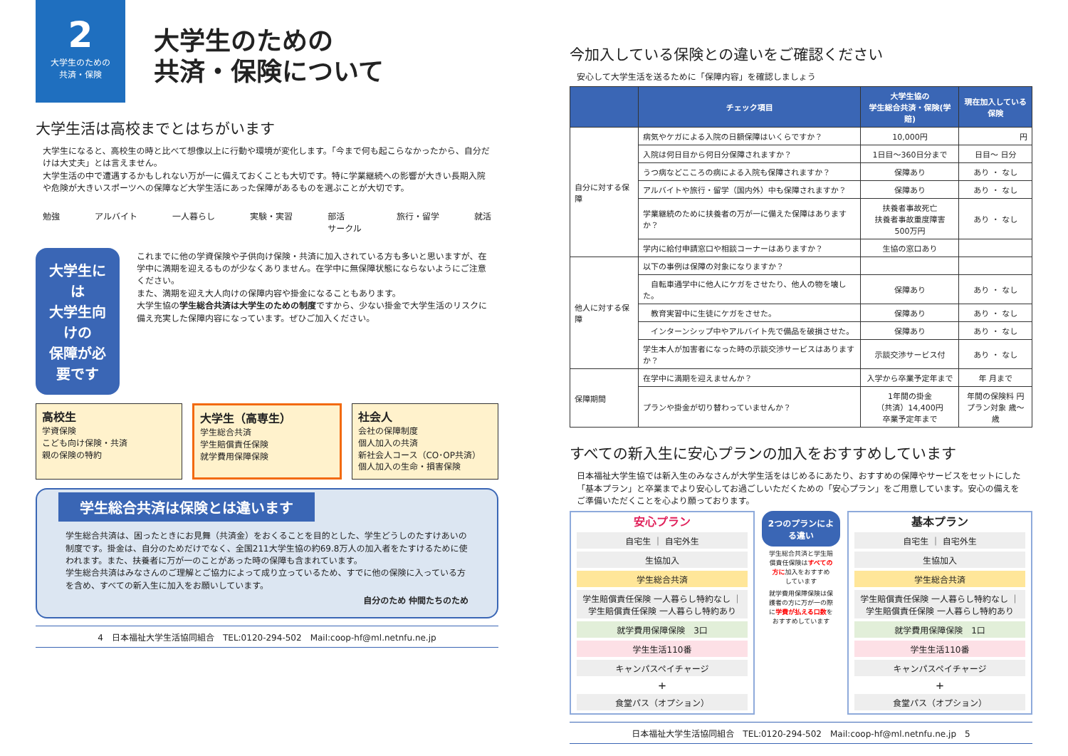2 大学生のための
共済・保険
大学生のための
共済・保険について
大学生活は高校までとはちがいます
大学生になると、高校生の時と比べて想像以上に行動や環境が変化します。「今まで何も起こらなかったから、自分だけは大丈夫」とは言えません。
大学生活の中で遭遇するかもしれない万が一に備えておくことも大切です。特に学業継続への影響が大きい長期入院や危険が大きいスポーツへの保障など大学生活にあった保障があるものを選ぶことが大切です。
勉強 アルバイト 一人暮らし 実験・実習 部活
サークル 旅行・留学 就活
大学生には
大学生向けの
保障が必要です
これまでに他の学資保険や子供向け保険・共済に加入されている方も多いと思いますが、在学中に満期を迎えるものが少なくありません。在学中に無保障状態にならないようにご注意ください。
また、満期を迎え大人向けの保障内容や掛金になることもあります。
大学生協の学生総合共済は大学生のための制度ですから、少ない掛金で大学生活のリスクに備え充実した保障内容になっています。ぜひご加入ください。
高校生
学資保険
こども向け保険・共済
親の保険の特約
大学生（高専生）
学生総合共済
学生賠償責任保険
就学費用保障保険
社会人
会社の保障制度
個人加入の共済
新社会人コース（CO･OP共済）
個人加入の生命・損害保険
学生総合共済は保険とは違います
学生総合共済は、困ったときにお見舞（共済金）をおくることを目的とした、学生どうしのたすけあいの制度です。掛金は、自分のためだけでなく、全国211大学生協の約69.8万人の加入者をたすけるために使われます。また、扶養者に万が一のことがあった時の保障も含まれています。
学生総合共済はみなさんのご理解とご協力によって成り立っているため、すでに他の保険に入っている方を含め、すべての新入生に加入をお願いしています。
自分のため 仲間たちのため
4　日本福祉大学生活協同組合　TEL:0120-294-502　Mail:coop-hf@ml.netnfu.ne.jp
今加入している保険との違いをご確認ください
安心して大学生活を送るために「保障内容」を確認しましょう
| | チェック項目 | 大学生協の 学生総合共済・保険(学賠) | 現在加入している 保険 |
| --- | --- | --- | --- |
| 自分に対する保障 | 病気やケガによる入院の日額保障はいくらですか？ | 10,000円 | 円 |
| | 入院は何日目から何日分保障されますか？ | 1日目～360日分まで | 日目～ 日分 |
| | うつ病などこころの病による入院も保障されますか？ | 保障あり | あり ・ なし |
| | アルバイトや旅行・留学（国内外）中も保障されますか？ | 保障あり | あり ・ なし |
| | 学業継続のために扶養者の万が一に備えた保障はありますか？ | 扶養者事故死亡 扶養者事故重度障害 500万円 | あり ・ なし |
| | 学内に給付申請窓口や相談コーナーはありますか？ | 生協の窓口あり | |
| 他人に対する保障 | 以下の事例は保障の対象になりますか？ | | |
| | 自転車通学中に他人にケガをさせたり、他人の物を壊した。 | 保障あり | あり ・ なし |
| | 教育実習中に生徒にケガをさせた。 | 保障あり | あり ・ なし |
| | インターンシップ中やアルバイト先で備品を破損させた。 | 保障あり | あり ・ なし |
| | 学生本人が加害者になった時の示談交渉サービスはありますか？ | 示談交渉サービス付 | あり ・ なし |
| 保障期間 | 在学中に満期を迎えませんか？ | 入学から卒業予定年まで | 年 月まで |
| | プランや掛金が切り替わっていませんか？ | 1年間の掛金 （共済）14,400円 卒業予定年まで | 年間の保険料 円 プラン対象 歳～ 歳 |
すべての新入生に安心プランの加入をおすすめしています
日本福祉大学生協では新入生のみなさんが大学生活をはじめるにあたり、おすすめの保障やサービスをセットにした「基本プラン」と卒業までより安心してお過ごしいただくための「安心プラン」をご用意しています。安心の備えをご準備いただくことを心より願っております。
安心プラン
自宅生 ｜ 自宅外生
生協加入
学生総合共済
学生賠償責任保険 一人暮らし特約なし ｜ 学生賠償責任保険 一人暮らし特約あり
就学費用保障保険　3口
学生生活110番
キャンパスペイチャージ
＋
食堂パス（オプション）
2つのプランによる違い
学生総合共済と学生賠償責任保険はすべての方に加入をおすすめしています
就学費用保障保険は保護者の方に万が一の際に学費が払える口数をおすすめしています
基本プラン
自宅生 ｜ 自宅外生
生協加入
学生総合共済
学生賠償責任保険 一人暮らし特約なし ｜ 学生賠償責任保険 一人暮らし特約あり
就学費用保障保険　1口
学生生活110番
キャンパスペイチャージ
＋
食堂パス（オプション）
日本福祉大学生活協同組合　TEL:0120-294-502　Mail:coop-hf@ml.netnfu.ne.jp　5